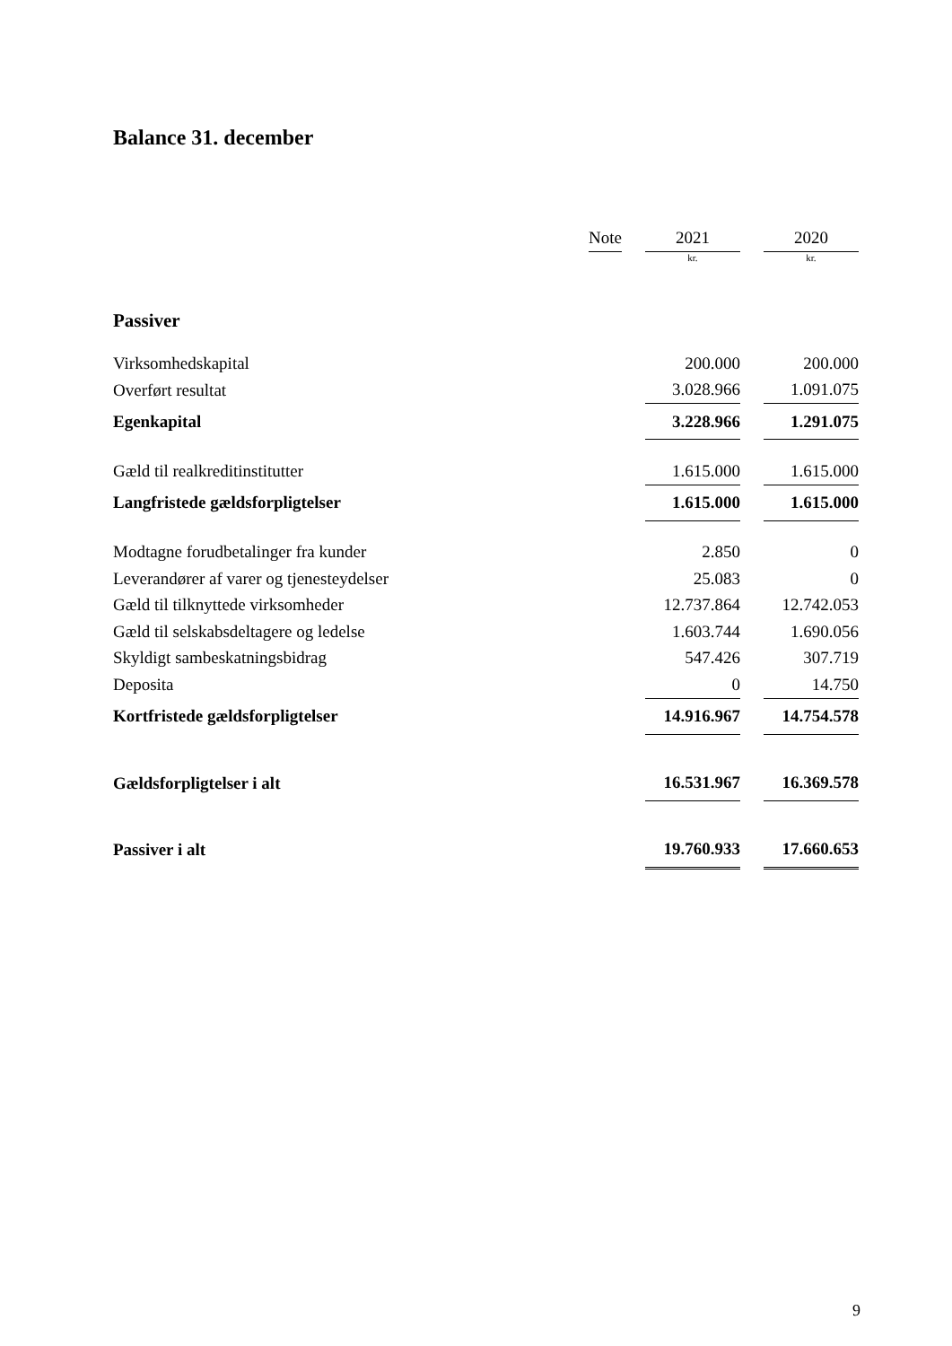Balance 31. december
| | Note | | 2021 | | 2020 |
| | | | kr. | | kr. |
| Passiver | | | | | |
| Virksomhedskapital | | | 200.000 | | 200.000 |
| Overført resultat | | | 3.028.966 | | 1.091.075 |
| Egenkapital | | | 3.228.966 | | 1.291.075 |
| Gæld til realkreditinstitutter | | | 1.615.000 | | 1.615.000 |
| Langfristede gældsforpligtelser | | | 1.615.000 | | 1.615.000 |
| Modtagne forudbetalinger fra kunder | | | 2.850 | | 0 |
| Leverandører af varer og tjenesteydelser | | | 25.083 | | 0 |
| Gæld til tilknyttede virksomheder | | | 12.737.864 | | 12.742.053 |
| Gæld til selskabsdeltagere og ledelse | | | 1.603.744 | | 1.690.056 |
| Skyldigt sambeskatningsbidrag | | | 547.426 | | 307.719 |
| Deposita | | | 0 | | 14.750 |
| Kortfristede gældsforpligtelser | | | 14.916.967 | | 14.754.578 |
| Gældsforpligtelser i alt | | | 16.531.967 | | 16.369.578 |
| Passiver i alt | | | 19.760.933 | | 17.660.653 |
9